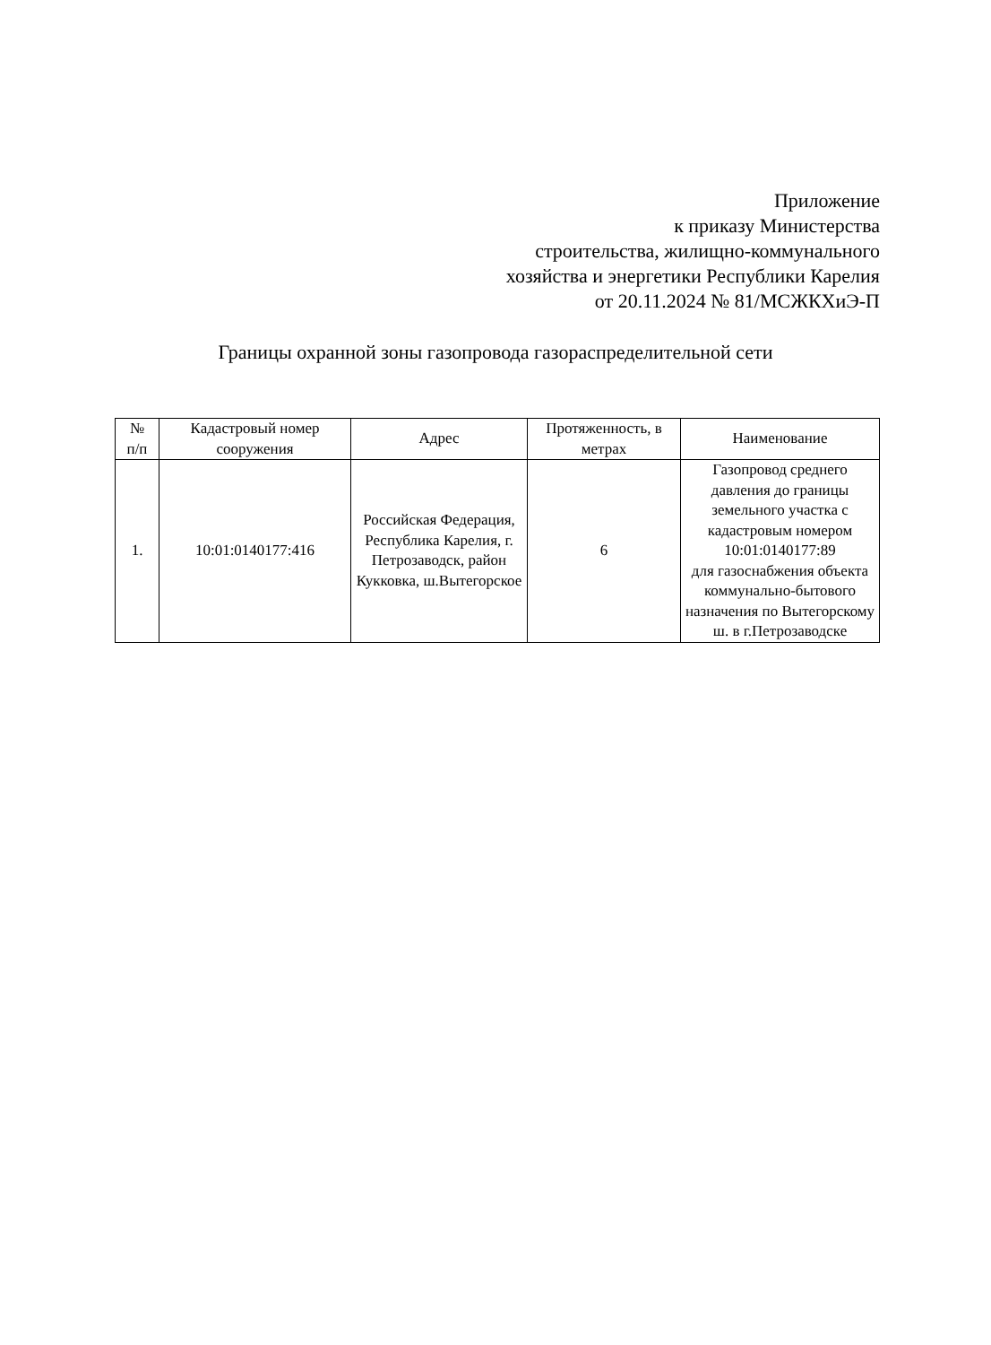Приложение
к приказу Министерства
строительства, жилищно-коммунального
хозяйства и энергетики Республики Карелия
от 20.11.2024 № 81/МСЖКХиЭ-П
Границы охранной зоны газопровода газораспределительной сети
| № п/п | Кадастровый номер сооружения | Адрес | Протяженность, в метрах | Наименование |
| --- | --- | --- | --- | --- |
| 1. | 10:01:0140177:416 | Российская Федерация, Республика Карелия, г. Петрозаводск, район Кукковка, ш.Вытегорское | 6 | Газопровод среднего давления до границы земельного участка с кадастровым номером 10:01:0140177:89 для газоснабжения объекта коммунально-бытового назначения по Вытегорскому ш. в г.Петрозаводске |